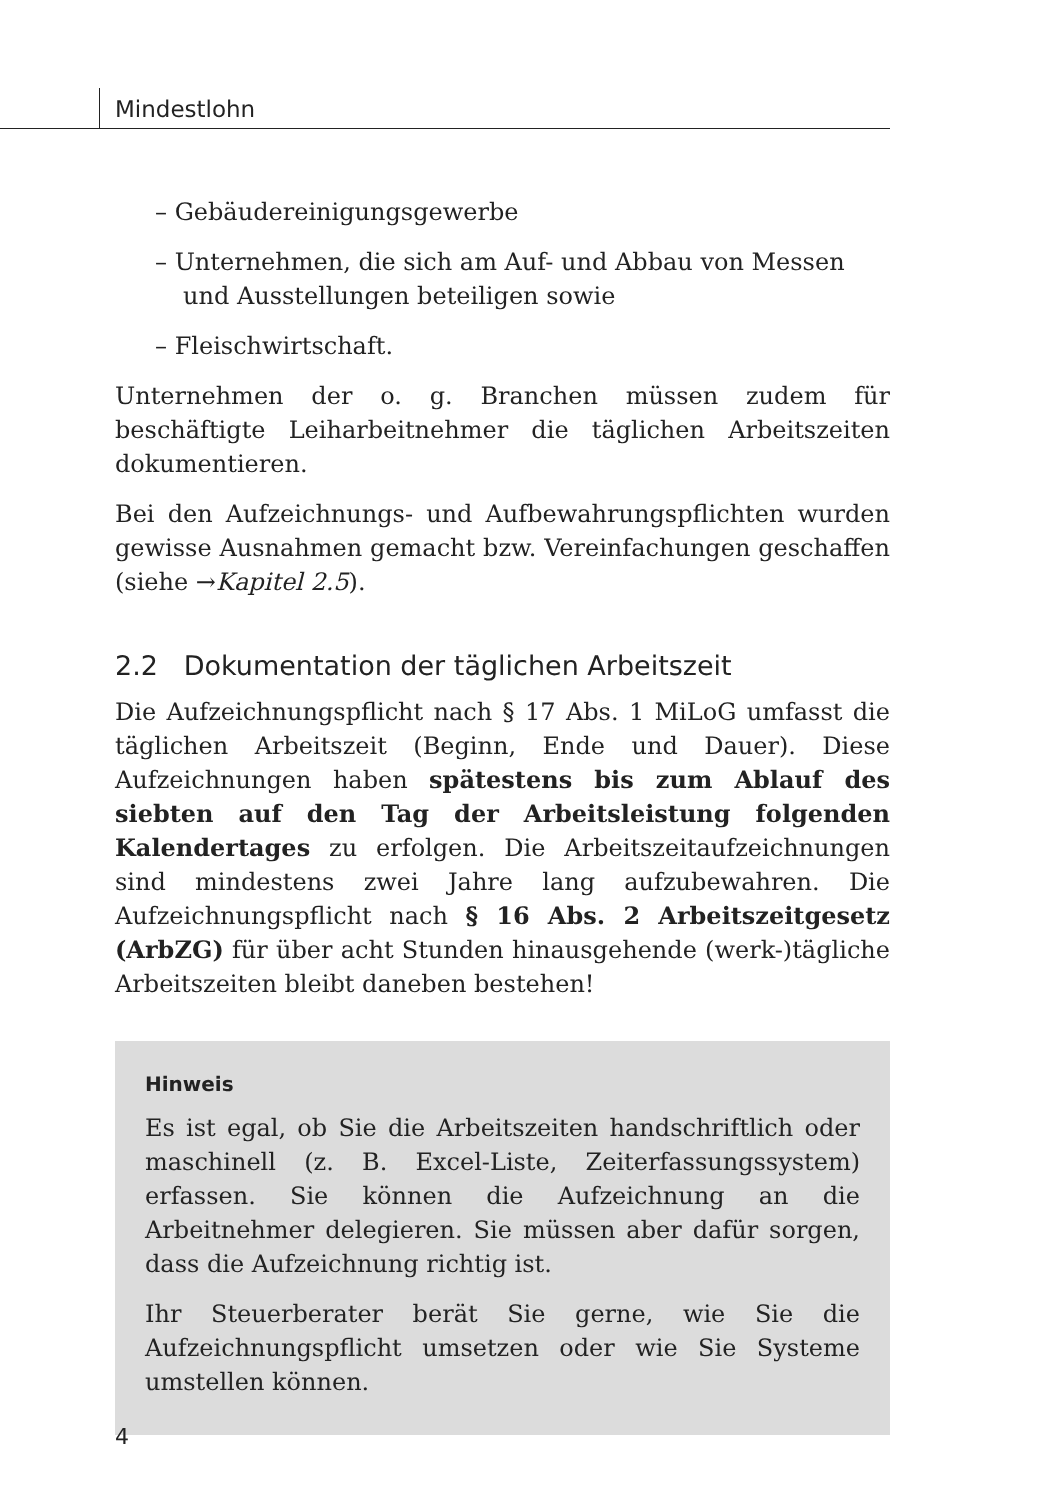Mindestlohn
– Gebäudereinigungsgewerbe
– Unternehmen, die sich am Auf- und Abbau von Messen und Ausstellungen beteiligen sowie
– Fleischwirtschaft.
Unternehmen der o. g. Branchen müssen zudem für beschäftigte Leiharbeitnehmer die täglichen Arbeitszeiten dokumentieren.
Bei den Aufzeichnungs- und Aufbewahrungspflichten wurden gewisse Ausnahmen gemacht bzw. Vereinfachungen geschaffen (siehe →Kapitel 2.5).
2.2 Dokumentation der täglichen Arbeitszeit
Die Aufzeichnungspflicht nach § 17 Abs. 1 MiLoG umfasst die täglichen Arbeitszeit (Beginn, Ende und Dauer). Diese Aufzeichnungen haben spätestens bis zum Ablauf des siebten auf den Tag der Arbeitsleistung folgenden Kalendertages zu erfolgen. Die Arbeitszeitaufzeichnungen sind mindestens zwei Jahre lang aufzubewahren. Die Aufzeichnungspflicht nach § 16 Abs. 2 Arbeitszeitgesetz (ArbZG) für über acht Stunden hinausgehende (werk-)tägliche Arbeitszeiten bleibt daneben bestehen!
Hinweis
Es ist egal, ob Sie die Arbeitszeiten handschriftlich oder maschinell (z. B. Excel-Liste, Zeiterfassungssystem) erfassen. Sie können die Aufzeichnung an die Arbeitnehmer delegieren. Sie müssen aber dafür sorgen, dass die Aufzeichnung richtig ist.
Ihr Steuerberater berät Sie gerne, wie Sie die Aufzeichnungspflicht umsetzen oder wie Sie Systeme umstellen können.
4